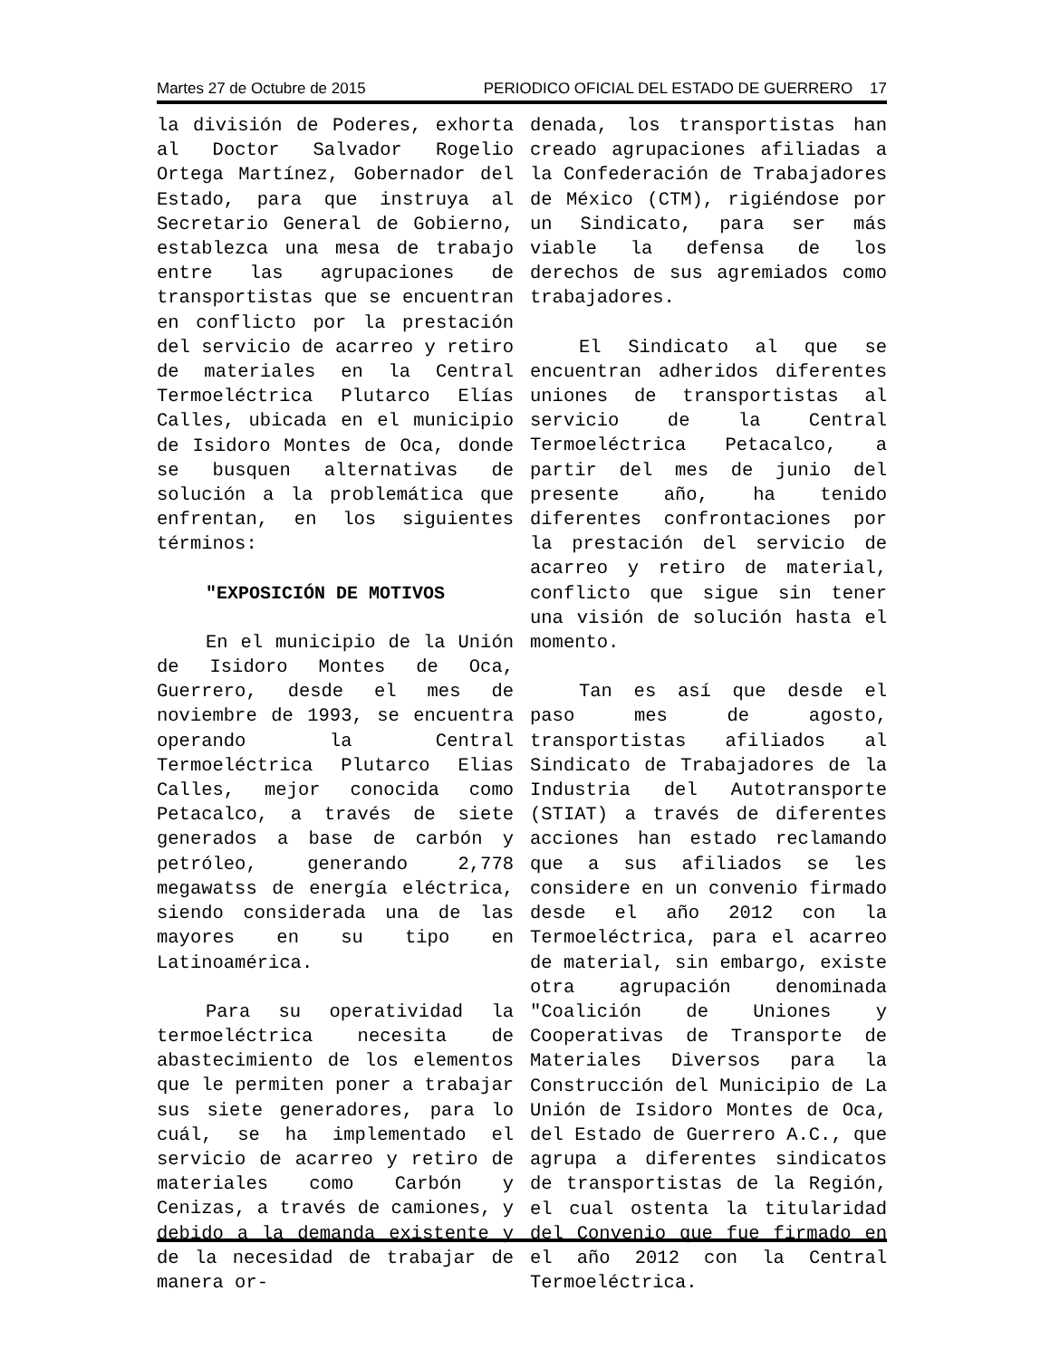Martes 27 de Octubre de 2015 PERIODICO OFICIAL DEL ESTADO DE GUERRERO 17
la división de Poderes, exhorta al Doctor Salvador Rogelio Ortega Martínez, Gobernador del Estado, para que instruya al Secretario General de Gobierno, establezca una mesa de trabajo entre las agrupaciones de transportistas que se encuentran en conflicto por la prestación del servicio de acarreo y retiro de materiales en la Central Termoeléctrica Plutarco Elías Calles, ubicada en el municipio de Isidoro Montes de Oca, donde se busquen alternativas de solución a la problemática que enfrentan, en los siguientes términos:
"EXPOSICIÓN DE MOTIVOS
En el municipio de la Unión de Isidoro Montes de Oca, Guerrero, desde el mes de noviembre de 1993, se encuentra operando la Central Termoeléctrica Plutarco Elias Calles, mejor conocida como Petacalco, a través de siete generados a base de carbón y petróleo, generando 2,778 megawatss de energía eléctrica, siendo considerada una de las mayores en su tipo en Latinoamérica.
Para su operatividad la termoeléctrica necesita de abastecimiento de los elementos que le permiten poner a trabajar sus siete generadores, para lo cuál, se ha implementado el servicio de acarreo y retiro de materiales como Carbón y Cenizas, a través de camiones, y debido a la demanda existente y de la necesidad de trabajar de manera or-
denada, los transportistas han creado agrupaciones afiliadas a la Confederación de Trabajadores de México (CTM), rigiéndose por un Sindicato, para ser más viable la defensa de los derechos de sus agremiados como trabajadores.
El Sindicato al que se encuentran adheridos diferentes uniones de transportistas al servicio de la Central Termoeléctrica Petacalco, a partir del mes de junio del presente año, ha tenido diferentes confrontaciones por la prestación del servicio de acarreo y retiro de material, conflicto que sigue sin tener una visión de solución hasta el momento.
Tan es así que desde el paso mes de agosto, transportistas afiliados al Sindicato de Trabajadores de la Industria del Autotransporte (STIAT) a través de diferentes acciones han estado reclamando que a sus afiliados se les considere en un convenio firmado desde el año 2012 con la Termoeléctrica, para el acarreo de material, sin embargo, existe otra agrupación denominada "Coalición de Uniones y Cooperativas de Transporte de Materiales Diversos para la Construcción del Municipio de La Unión de Isidoro Montes de Oca, del Estado de Guerrero A.C., que agrupa a diferentes sindicatos de transportistas de la Región, el cual ostenta la titularidad del Convenio que fue firmado en el año 2012 con la Central Termoeléctrica.